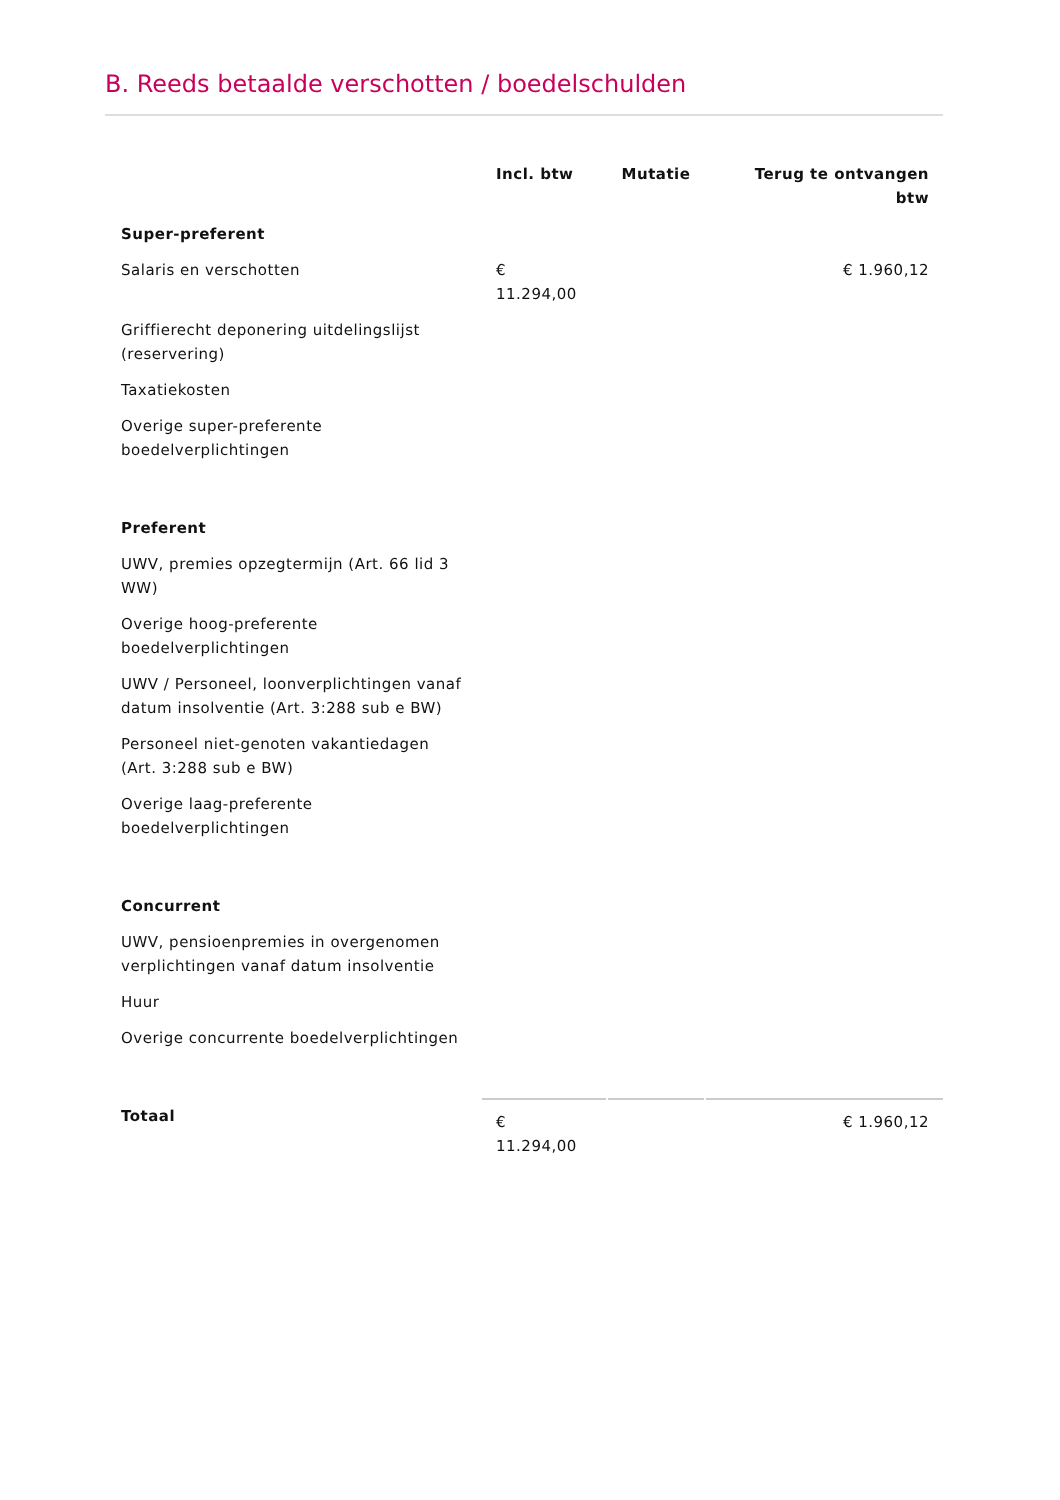B. Reeds betaalde verschotten / boedelschulden
| | Incl. btw | Mutatie | Terug te ontvangen btw |
| --- | --- | --- | --- |
| Super-preferent | | | |
| Salaris en verschotten | € 11.294,00 | | € 1.960,12 |
| Griffierecht deponering uitdelingslijst (reservering) | | | |
| Taxatiekosten | | | |
| Overige super-preferente boedelverplichtingen | | | |
| Preferent | | | |
| UWV, premies opzegtermijn (Art. 66 lid 3 WW) | | | |
| Overige hoog-preferente boedelverplichtingen | | | |
| UWV / Personeel, loonverplichtingen vanaf datum insolventie (Art. 3:288 sub e BW) | | | |
| Personeel niet-genoten vakantiedagen (Art. 3:288 sub e BW) | | | |
| Overige laag-preferente boedelverplichtingen | | | |
| Concurrent | | | |
| UWV, pensioenpremies in overgenomen verplichtingen vanaf datum insolventie | | | |
| Huur | | | |
| Overige concurrente boedelverplichtingen | | | |
| Totaal | € 11.294,00 | | € 1.960,12 |